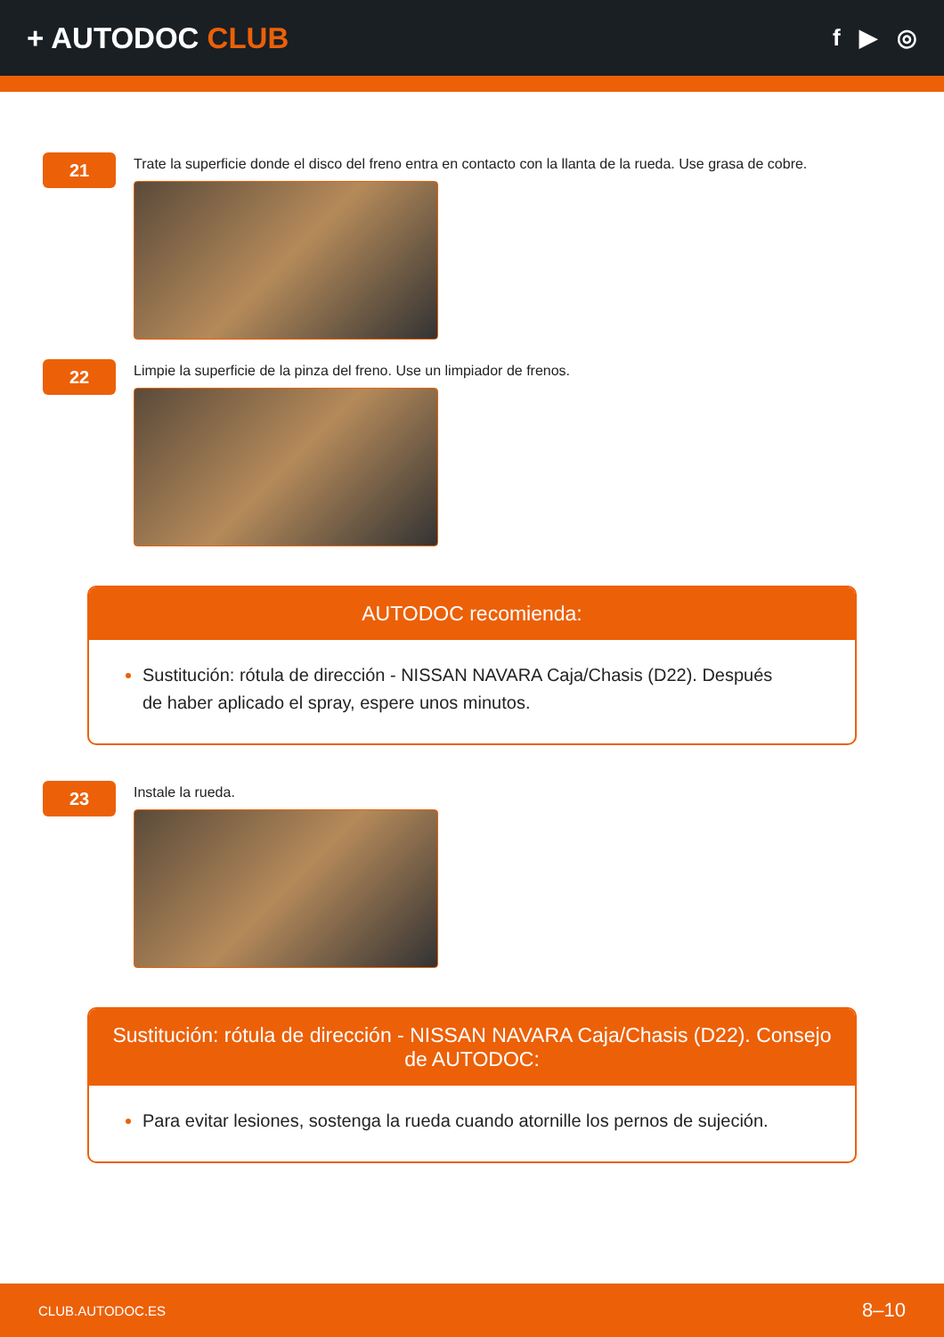+ AUTODOC CLUB
f ▶ ◎
21
Trate la superficie donde el disco del freno entra en contacto con la llanta de la rueda. Use grasa de cobre.
22
Limpie la superficie de la pinza del freno. Use un limpiador de frenos.
AUTODOC recomienda:
Sustitución: rótula de dirección - NISSAN NAVARA Caja/Chasis (D22). Después de haber aplicado el spray, espere unos minutos.
23
Instale la rueda.
Sustitución: rótula de dirección - NISSAN NAVARA Caja/Chasis (D22). Consejo de AUTODOC:
Para evitar lesiones, sostenga la rueda cuando atornille los pernos de sujeción.
CLUB.AUTODOC.ES 8–10